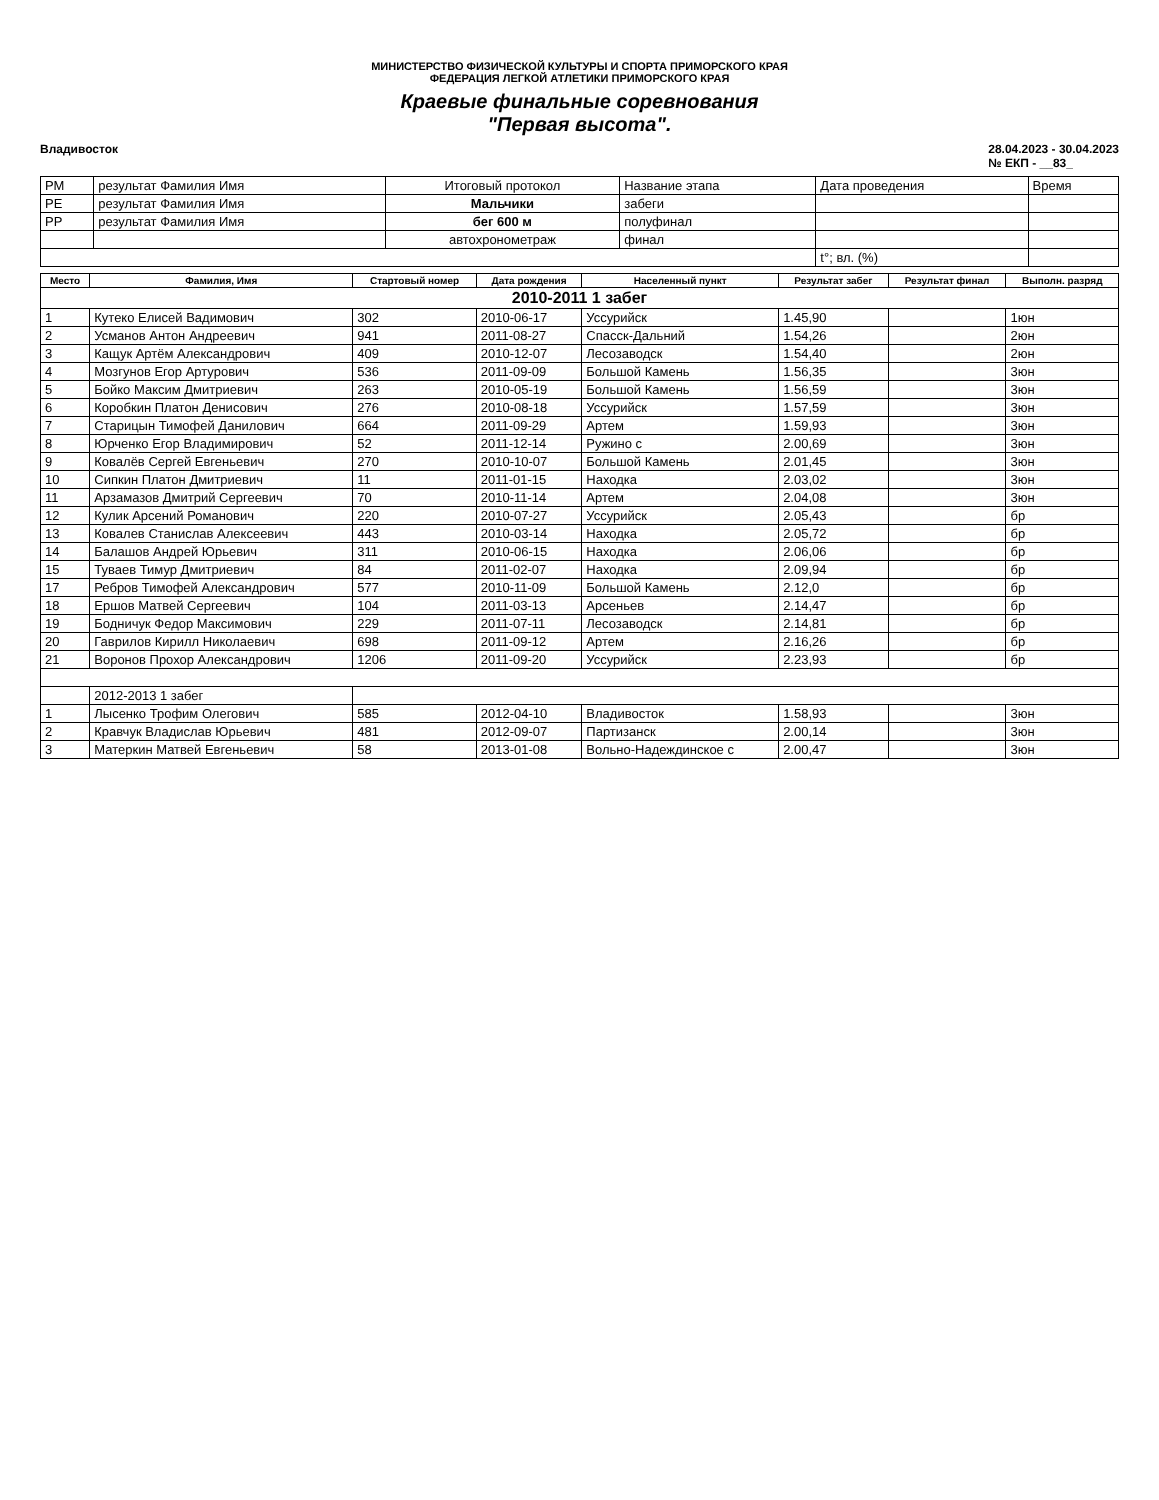МИНИСТЕРСТВО ФИЗИЧЕСКОЙ КУЛЬТУРЫ И СПОРТА ПРИМОРСКОГО КРАЯ
ФЕДЕРАЦИЯ ЛЕГКОЙ АТЛЕТИКИ ПРИМОРСКОГО КРАЯ
Краевые финальные соревнования
"Первая высота".
Владивосток 28.04.2023 - 30.04.2023
№ ЕКП - __83_
| РМ | результат Фамилия Имя | Итоговый протокол | Название этапа | Дата проведения | Время |
| РЕ | результат Фамилия Имя | Мальчики | забеги | | |
| РР | результат Фамилия Имя | бег 600 м | полуфинал | | |
| | | автохронометраж | финал | | |
| | | | | t°; вл. (%) | |
| Место | Фамилия, Имя | Стартовый номер | Дата рождения | Населенный пункт | Результат забег | Результат финал | Выполн. разряд |
| --- | --- | --- | --- | --- | --- | --- | --- |
| 2010-2011 1 забег | | | | | | | |
| 1 | Кутеко Елисей Вадимович | 302 | 2010-06-17 | Уссурийск | 1.45,90 | | 1юн |
| 2 | Усманов Антон Андреевич | 941 | 2011-08-27 | Спасск-Дальний | 1.54,26 | | 2юн |
| 3 | Кащук Артём Александрович | 409 | 2010-12-07 | Лесозаводск | 1.54,40 | | 2юн |
| 4 | Мозгунов Егор Артурович | 536 | 2011-09-09 | Большой Камень | 1.56,35 | | 3юн |
| 5 | Бойко Максим Дмитриевич | 263 | 2010-05-19 | Большой Камень | 1.56,59 | | 3юн |
| 6 | Коробкин Платон Денисович | 276 | 2010-08-18 | Уссурийск | 1.57,59 | | 3юн |
| 7 | Старицын Тимофей Данилович | 664 | 2011-09-29 | Артем | 1.59,93 | | 3юн |
| 8 | Юрченко Егор Владимирович | 52 | 2011-12-14 | Ружино с | 2.00,69 | | 3юн |
| 9 | Ковалёв Сергей Евгеньевич | 270 | 2010-10-07 | Большой Камень | 2.01,45 | | 3юн |
| 10 | Сипкин Платон Дмитриевич | 11 | 2011-01-15 | Находка | 2.03,02 | | 3юн |
| 11 | Арзамазов Дмитрий Сергеевич | 70 | 2010-11-14 | Артем | 2.04,08 | | 3юн |
| 12 | Кулик Арсений Романович | 220 | 2010-07-27 | Уссурийск | 2.05,43 | | бр |
| 13 | Ковалев Станислав Алексеевич | 443 | 2010-03-14 | Находка | 2.05,72 | | бр |
| 14 | Балашов Андрей Юрьевич | 311 | 2010-06-15 | Находка | 2.06,06 | | бр |
| 15 | Туваев Тимур Дмитриевич | 84 | 2011-02-07 | Находка | 2.09,94 | | бр |
| 17 | Ребров Тимофей Александрович | 577 | 2010-11-09 | Большой Камень | 2.12,0 | | бр |
| 18 | Ершов Матвей Сергеевич | 104 | 2011-03-13 | Арсеньев | 2.14,47 | | бр |
| 19 | Бодничук Федор Максимович | 229 | 2011-07-11 | Лесозаводск | 2.14,81 | | бр |
| 20 | Гаврилов Кирилл Николаевич | 698 | 2011-09-12 | Артем | 2.16,26 | | бр |
| 21 | Воронов Прохор Александрович | 1206 | 2011-09-20 | Уссурийск | 2.23,93 | | бр |
| | 2012-2013 1 забег | | | | | | |
| 1 | Лысенко Трофим Олегович | 585 | 2012-04-10 | Владивосток | 1.58,93 | | 3юн |
| 2 | Кравчук Владислав Юрьевич | 481 | 2012-09-07 | Партизанск | 2.00,14 | | 3юн |
| 3 | Матеркин Матвей Евгеньевич | 58 | 2013-01-08 | Вольно-Надеждинское с | 2.00,47 | | 3юн |